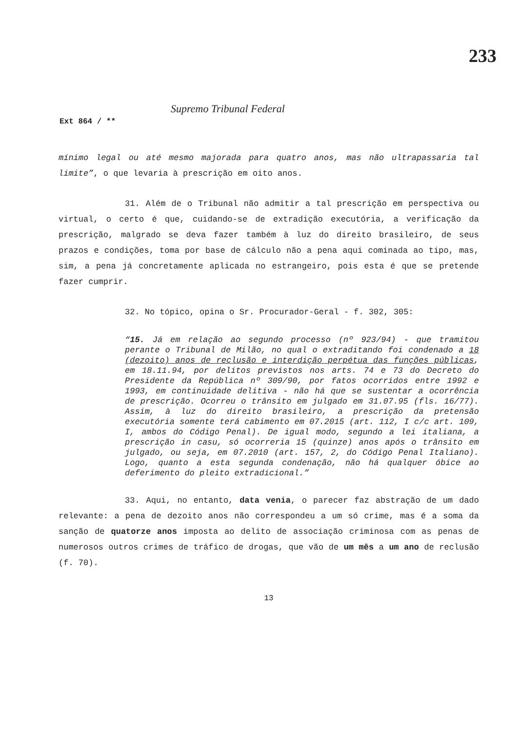233
Supremo Tribunal Federal
Ext 864 / **
mínimo legal ou até mesmo majorada para quatro anos, mas não ultrapassaria tal limite”, o que levaria à prescrição em oito anos.
31. Além de o Tribunal não admitir a tal prescrição em perspectiva ou virtual, o certo é que, cuidando-se de extradição executória, a verificação da prescrição, malgrado se deva fazer também à luz do direito brasileiro, de seus prazos e condições, toma por base de cálculo não a pena aqui cominada ao tipo, mas, sim, a pena já concretamente aplicada no estrangeiro, pois esta é que se pretende fazer cumprir.
32. No tópico, opina o Sr. Procurador-Geral - f. 302, 305:
“15. Já em relação ao segundo processo (nº 923/94) - que tramitou perante o Tribunal de Milão, no qual o extraditando foi condenado a 18 (dezoito) anos de reclusão e interdição perpétua das funções públicas, em 18.11.94, por delitos previstos nos arts. 74 e 73 do Decreto do Presidente da República nº 309/90, por fatos ocorridos entre 1992 e 1993, em continuidade delitiva - não há que se sustentar a ocorrência de prescrição. Ocorreu o trânsito em julgado em 31.07.95 (fls. 16/77). Assim, à luz do direito brasileiro, a prescrição da pretensão executória somente terá cabimento em 07.2015 (art. 112, I c/c art. 109, I, ambos do Código Penal). De igual modo, segundo a lei italiana, a prescrição in casu, só ocorreria 15 (quinze) anos após o trânsito em julgado, ou seja, em 07.2010 (art. 157, 2, do Código Penal Italiano). Logo, quanto a esta segunda condenação, não há qualquer óbice ao deferimento do pleito extradicional.”
33. Aqui, no entanto, data venia, o parecer faz abstração de um dado relevante: a pena de dezoito anos não correspondeu a um só crime, mas é a soma da sanção de quatorze anos imposta ao delito de associação criminosa com as penas de numerosos outros crimes de tráfico de drogas, que vão de um mês a um ano de reclusão (f. 70).
13